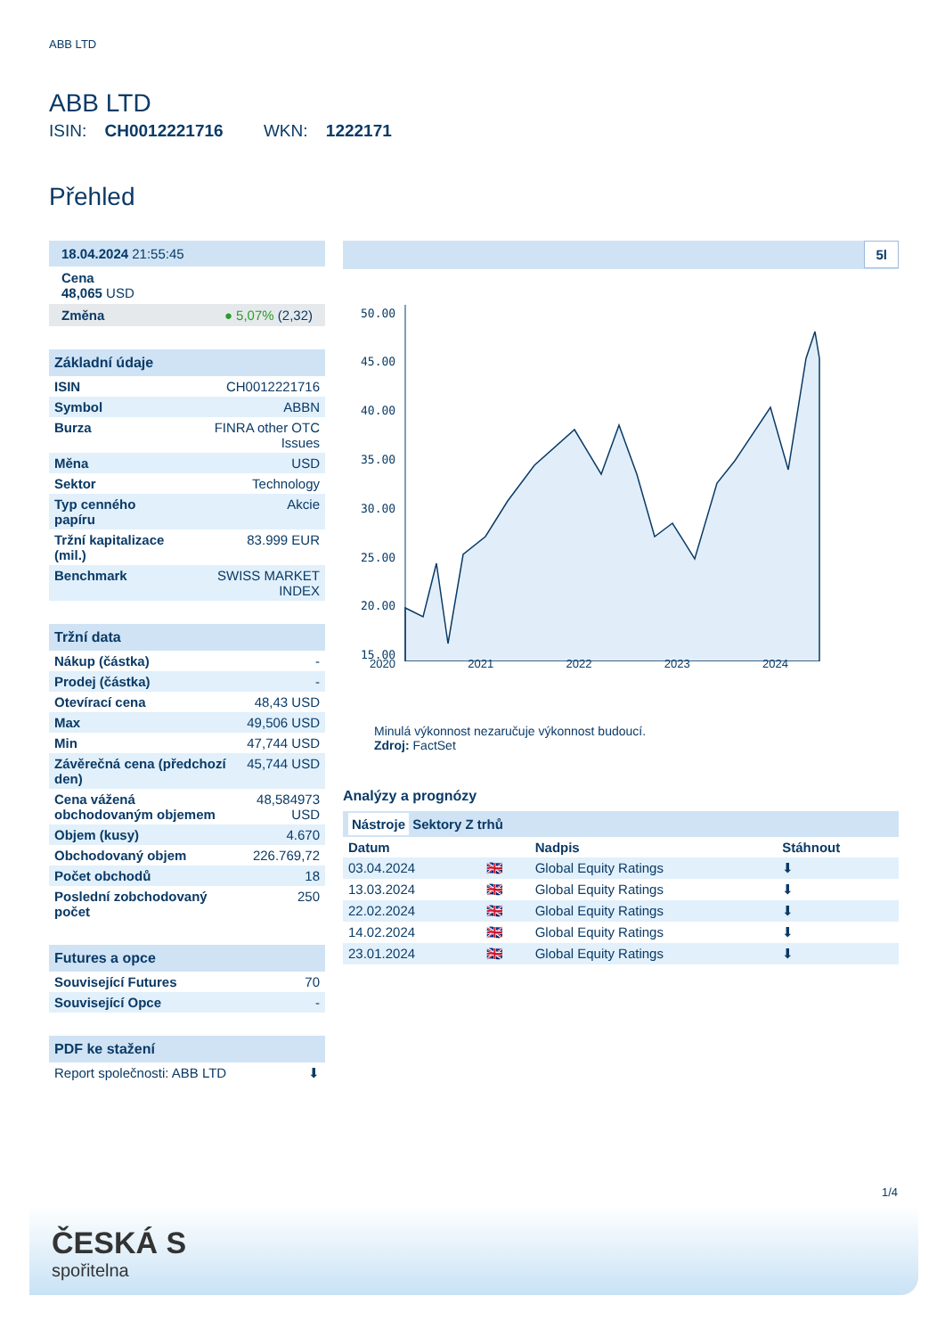ABB LTD
ABB LTD
ISIN: CH0012221716 WKN: 1222171
Přehled
| 18.04.2024 21:55:45 |
| Cena 48,065 USD |
| Změna ● 5,07% (2,32) |
| Základní údaje | |
| --- | --- |
| ISIN | CH0012221716 |
| Symbol | ABBN |
| Burza | FINRA other OTC Issues |
| Měna | USD |
| Sektor | Technology |
| Typ cenného papíru | Akcie |
| Tržní kapitalizace (mil.) | 83.999 EUR |
| Benchmark | SWISS MARKET INDEX |
| Tržní data | |
| --- | --- |
| Nákup (částka) | - |
| Prodej (částka) | - |
| Otevírací cena | 48,43 USD |
| Max | 49,506 USD |
| Min | 47,744 USD |
| Závěrečná cena (předchozí den) | 45,744 USD |
| Cena vážená obchodovaným objemem | 48,584973 USD |
| Objem (kusy) | 4.670 |
| Obchodovaný objem | 226.769,72 |
| Počet obchodů | 18 |
| Poslední zobchodovaný počet | 250 |
| Futures a opce | |
| --- | --- |
| Související Futures | 70 |
| Související Opce | - |
| PDF ke stažení | |
| --- | --- |
| Report společnosti: ABB LTD | ⬇ |
5l
50.00
45.00
40.00
35.00
30.00
25.00
20.00
15.00
2020 2021 2022 2023 2024
Minulá výkonnost nezaručuje výkonnost budoucí.
Zdroj: FactSet
Analýzy a prognózy
Nástroje Sektory Z trhů
| Datum | | Nadpis | Stáhnout |
| --- | --- | --- | --- |
| 03.04.2024 | 🇬🇧 | Global Equity Ratings | ⬇ |
| 13.03.2024 | 🇬🇧 | Global Equity Ratings | ⬇ |
| 22.02.2024 | 🇬🇧 | Global Equity Ratings | ⬇ |
| 14.02.2024 | 🇬🇧 | Global Equity Ratings | ⬇ |
| 23.01.2024 | 🇬🇧 | Global Equity Ratings | ⬇ |
1/4
ČESKÁ S
spořitelna